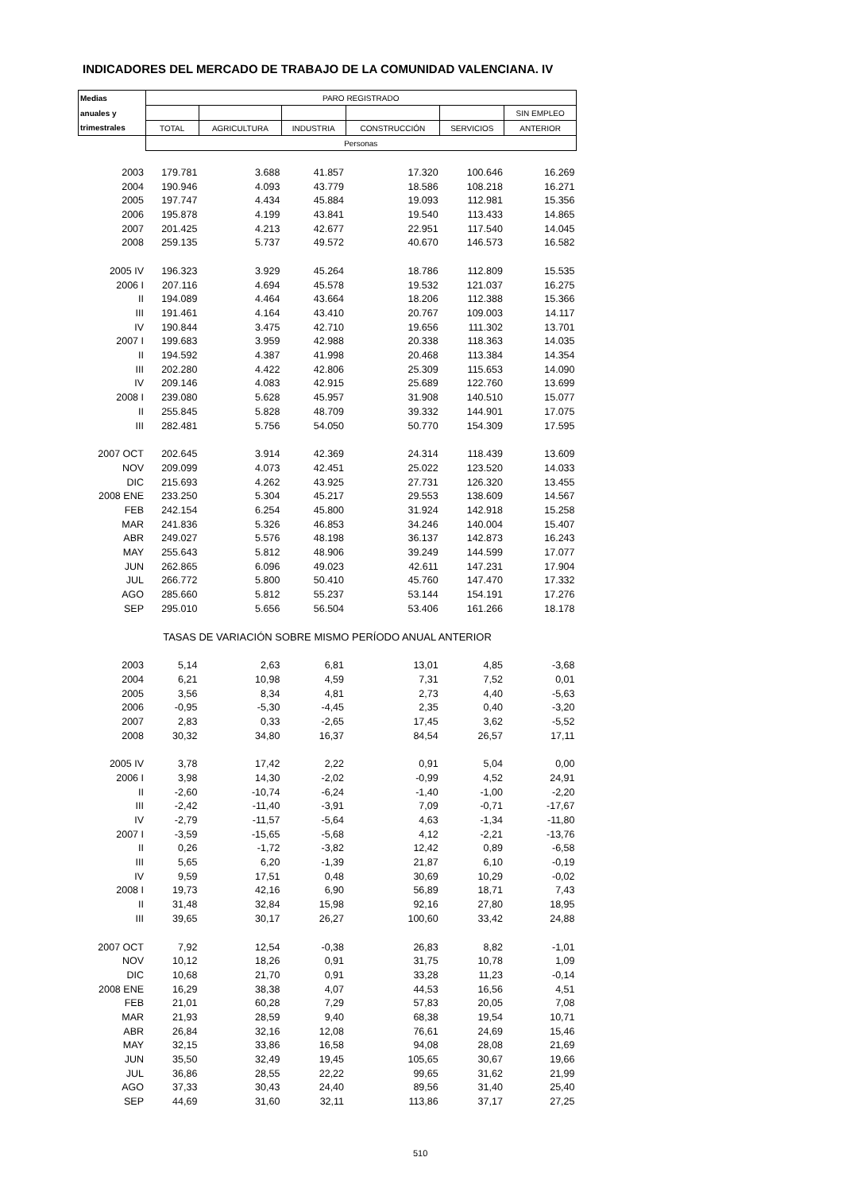INDICADORES DEL MERCADO DE TRABAJO DE LA COMUNIDAD VALENCIANA. IV
| Medias | PARO REGISTRADO | | | | | |
| --- | --- | --- | --- | --- | --- | --- |
| anuales y | | | | | | SIN EMPLEO |
| trimestrales | TOTAL | AGRICULTURA | INDUSTRIA | CONSTRUCCIÓN | SERVICIOS | ANTERIOR |
| | Personas | | | | | |
| 2003 | 179.781 | 3.688 | 41.857 | 17.320 | 100.646 | 16.269 |
| 2004 | 190.946 | 4.093 | 43.779 | 18.586 | 108.218 | 16.271 |
| 2005 | 197.747 | 4.434 | 45.884 | 19.093 | 112.981 | 15.356 |
| 2006 | 195.878 | 4.199 | 43.841 | 19.540 | 113.433 | 14.865 |
| 2007 | 201.425 | 4.213 | 42.677 | 22.951 | 117.540 | 14.045 |
| 2008 | 259.135 | 5.737 | 49.572 | 40.670 | 146.573 | 16.582 |
| 2005 IV | 196.323 | 3.929 | 45.264 | 18.786 | 112.809 | 15.535 |
| 2006 I | 207.116 | 4.694 | 45.578 | 19.532 | 121.037 | 16.275 |
| II | 194.089 | 4.464 | 43.664 | 18.206 | 112.388 | 15.366 |
| III | 191.461 | 4.164 | 43.410 | 20.767 | 109.003 | 14.117 |
| IV | 190.844 | 3.475 | 42.710 | 19.656 | 111.302 | 13.701 |
| 2007 I | 199.683 | 3.959 | 42.988 | 20.338 | 118.363 | 14.035 |
| II | 194.592 | 4.387 | 41.998 | 20.468 | 113.384 | 14.354 |
| III | 202.280 | 4.422 | 42.806 | 25.309 | 115.653 | 14.090 |
| IV | 209.146 | 4.083 | 42.915 | 25.689 | 122.760 | 13.699 |
| 2008 I | 239.080 | 5.628 | 45.957 | 31.908 | 140.510 | 15.077 |
| II | 255.845 | 5.828 | 48.709 | 39.332 | 144.901 | 17.075 |
| III | 282.481 | 5.756 | 54.050 | 50.770 | 154.309 | 17.595 |
| 2007 OCT | 202.645 | 3.914 | 42.369 | 24.314 | 118.439 | 13.609 |
| NOV | 209.099 | 4.073 | 42.451 | 25.022 | 123.520 | 14.033 |
| DIC | 215.693 | 4.262 | 43.925 | 27.731 | 126.320 | 13.455 |
| 2008 ENE | 233.250 | 5.304 | 45.217 | 29.553 | 138.609 | 14.567 |
| FEB | 242.154 | 6.254 | 45.800 | 31.924 | 142.918 | 15.258 |
| MAR | 241.836 | 5.326 | 46.853 | 34.246 | 140.004 | 15.407 |
| ABR | 249.027 | 5.576 | 48.198 | 36.137 | 142.873 | 16.243 |
| MAY | 255.643 | 5.812 | 48.906 | 39.249 | 144.599 | 17.077 |
| JUN | 262.865 | 6.096 | 49.023 | 42.611 | 147.231 | 17.904 |
| JUL | 266.772 | 5.800 | 50.410 | 45.760 | 147.470 | 17.332 |
| AGO | 285.660 | 5.812 | 55.237 | 53.144 | 154.191 | 17.276 |
| SEP | 295.010 | 5.656 | 56.504 | 53.406 | 161.266 | 18.178 |
| TASAS DE VARIACIÓN SOBRE MISMO PERÍODO ANUAL ANTERIOR | | | | | | |
| 2003 | 5,14 | 2,63 | 6,81 | 13,01 | 4,85 | -3,68 |
| 2004 | 6,21 | 10,98 | 4,59 | 7,31 | 7,52 | 0,01 |
| 2005 | 3,56 | 8,34 | 4,81 | 2,73 | 4,40 | -5,63 |
| 2006 | -0,95 | -5,30 | -4,45 | 2,35 | 0,40 | -3,20 |
| 2007 | 2,83 | 0,33 | -2,65 | 17,45 | 3,62 | -5,52 |
| 2008 | 30,32 | 34,80 | 16,37 | 84,54 | 26,57 | 17,11 |
| 2005 IV | 3,78 | 17,42 | 2,22 | 0,91 | 5,04 | 0,00 |
| 2006 I | 3,98 | 14,30 | -2,02 | -0,99 | 4,52 | 24,91 |
| II | -2,60 | -10,74 | -6,24 | -1,40 | -1,00 | -2,20 |
| III | -2,42 | -11,40 | -3,91 | 7,09 | -0,71 | -17,67 |
| IV | -2,79 | -11,57 | -5,64 | 4,63 | -1,34 | -11,80 |
| 2007 I | -3,59 | -15,65 | -5,68 | 4,12 | -2,21 | -13,76 |
| II | 0,26 | -1,72 | -3,82 | 12,42 | 0,89 | -6,58 |
| III | 5,65 | 6,20 | -1,39 | 21,87 | 6,10 | -0,19 |
| IV | 9,59 | 17,51 | 0,48 | 30,69 | 10,29 | -0,02 |
| 2008 I | 19,73 | 42,16 | 6,90 | 56,89 | 18,71 | 7,43 |
| II | 31,48 | 32,84 | 15,98 | 92,16 | 27,80 | 18,95 |
| III | 39,65 | 30,17 | 26,27 | 100,60 | 33,42 | 24,88 |
| 2007 OCT | 7,92 | 12,54 | -0,38 | 26,83 | 8,82 | -1,01 |
| NOV | 10,12 | 18,26 | 0,91 | 31,75 | 10,78 | 1,09 |
| DIC | 10,68 | 21,70 | 0,91 | 33,28 | 11,23 | -0,14 |
| 2008 ENE | 16,29 | 38,38 | 4,07 | 44,53 | 16,56 | 4,51 |
| FEB | 21,01 | 60,28 | 7,29 | 57,83 | 20,05 | 7,08 |
| MAR | 21,93 | 28,59 | 9,40 | 68,38 | 19,54 | 10,71 |
| ABR | 26,84 | 32,16 | 12,08 | 76,61 | 24,69 | 15,46 |
| MAY | 32,15 | 33,86 | 16,58 | 94,08 | 28,08 | 21,69 |
| JUN | 35,50 | 32,49 | 19,45 | 105,65 | 30,67 | 19,66 |
| JUL | 36,86 | 28,55 | 22,22 | 99,65 | 31,62 | 21,99 |
| AGO | 37,33 | 30,43 | 24,40 | 89,56 | 31,40 | 25,40 |
| SEP | 44,69 | 31,60 | 32,11 | 113,86 | 37,17 | 27,25 |
510